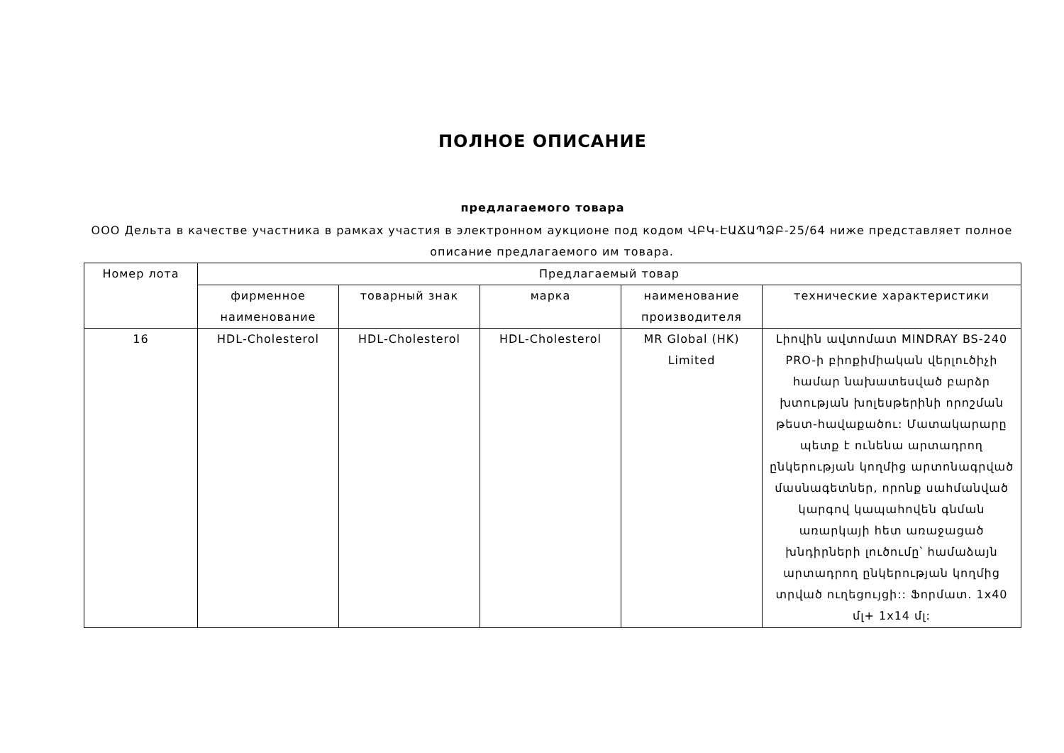ПОЛНОЕ ОПИСАНИЕ
предлагаемого товара
ООО Дельта в качестве участника в рамках участия в электронном аукционе под кодом ՎԲԿ-ԷԱՃԱՊՁԲ-25/64 ниже представляет полное описание предлагаемого им товара.
| Номер лота | Предлагаемый товар | | | | |
| --- | --- | --- | --- | --- | --- |
| | фирменное наименование | товарный знак | марка | наименование производителя | технические характеристики |
| 16 | HDL-Cholesterol | HDL-Cholesterol | HDL-Cholesterol | MR Global (HK) Limited | Լիովին ավտոմատ MINDRAY BS-240 PRO-ի բիոքիմիական վերլուծիչի համար նախատեսված բարձր խտության խոլեսթերինի որոշման թեստ-հավաքածու: Մատակարարը պետք է ունենա արտադրող ընկերության կողմից արտոնագրված մասնագետներ, որոնք սահմանված կարգով կապահովեն գնման առարկայի հետ առաջացած խնդիրների լուծումը՝ համաձայն արտադրող ընկերության կողմից տրված ուղեցույցի:: Ֆորմատ. 1x40 մլ+ 1x14 մլ: |